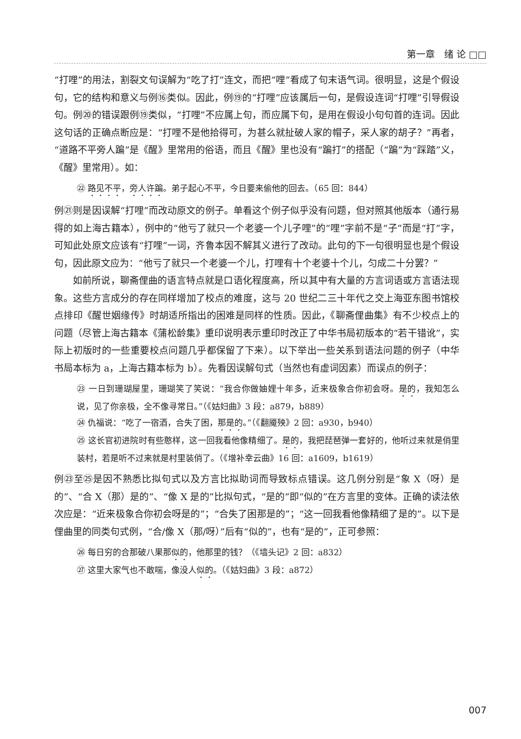第一章　绪 论 □□
“打哩”的用法，割裂文句误解为“吃了打”连文，而把“哩”看成了句末语气词。很明显，这是个假设句，它的结构和意义与例⑯类似。因此，例⑲的“打哩”应该属后一句，是假设连词“打哩”引导假设句。例⑳的错误跟例⑲类似，“打哩”不应属上句，而应属下句，是用在假设小句句首的连词。因此这句话的正确点断应是：“打哩不是他拾得可，为甚么就扯破人家的帽子，采人家的胡子？”再者，“道路不平旁人蹁”是《醒》里常用的俗语，而且《醒》里也没有“蹁打”的搭配（“蹁”为“踩踏”义，《醒》里常用）。如：
㉒ 路见不平，旁人许蹁。弟子起心不平，今日要来偷他的回去。（65 回：844）
例㉑则是因误解“打哩”而改动原文的例子。单看这个例子似乎没有问题，但对照其他版本（通行易得的如上海古籍本），例中的“他亏了就只一个老婆一个儿子哩”的“哩”字前不是“子”而是“打”字，可知此处原文应该有“打哩”一词，齐鲁本因不解其义进行了改动。此句的下一句很明显也是个假设句，因此原文应为：“他亏了就只一个老婆一个儿，打哩有十个老婆十个儿，匀成二十分罢？”
如前所说，聊斋俚曲的语言特点就是口语化程度高，所以其中有大量的方言词语或方言语法现象。这些方言成分的存在同样增加了校点的难度，这与 20 世纪二三十年代之交上海亚东图书馆校点排印《醒世姻缘传》时胡适所指出的困难是同样的性质。因此，《聊斋俚曲集》有不少校点上的问题（尽管上海古籍本《蒲松龄集》重印说明表示重印时改正了中华书局初版本的“若干错讹”，实际上初版时的一些重要校点问题几乎都保留了下来）。以下举出一些关系到语法问题的例子（中华书局本标为 a，上海古籍本标为 b）。先看因误解句式（当然也有虚词因素）而误点的例子：
㉓ 一日到珊瑚屋里，珊瑚笑了笑说：“我合你做妯娌十年多，近来极象合你初会呀。是的，我知怎么说，见了你亲极，全不像寻常日。”（《姑妇曲》3 段：a879，b889）
㉔ 仇福说：“吃了一宿酒，合失了困，那是的。”（《翻魇殃》2 回：a930，b940）
㉕ 这长官初进院时有些憨样，这一回我看他像精细了。是的，我把琵琶弹一套好的，他听过来就是俏里装村，若是听不过来就是村里装俏了。（《增补幸云曲》16 回：a1609，b1619）
例㉓至㉕是因不熟悉比拟句式以及方言比拟助词而导致标点错误。这几例分别是“象 X（呀）是的”、“合 X（那）是的”、“像 X 是的”比拟句式，“是的”即“似的”在方言里的变体。正确的读法依次应是：“近来极象合你初会呀是的”；“合失了困那是的”；“这一回我看他像精细了是的”。以下是俚曲里的同类句式例，“合/像 X（那/呀）”后有“似的”，也有“是的”，正可参照：
㉖ 每日穷的合那破八果那似的，他那里的钱？（《墙头记》2 回：a832）
㉗ 这里大家气也不敢喘，像没人似的。（《姑妇曲》3 段：a872）
007